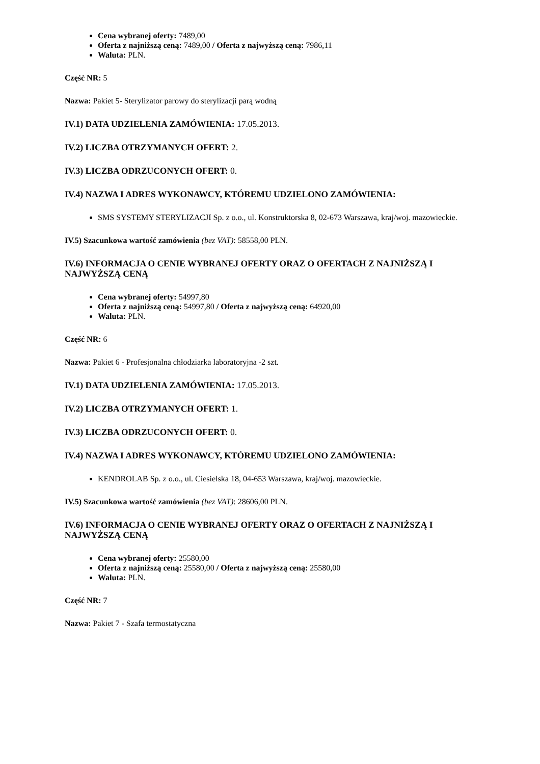Cena wybranej oferty: 7489,00
Oferta z najniższą ceną: 7489,00 / Oferta z najwyższą ceną: 7986,11
Waluta: PLN.
Część NR: 5
Nazwa: Pakiet 5- Sterylizator parowy do sterylizacji parą wodną
IV.1) DATA UDZIELENIA ZAMÓWIENIA: 17.05.2013.
IV.2) LICZBA OTRZYMANYCH OFERT: 2.
IV.3) LICZBA ODRZUCONYCH OFERT: 0.
IV.4) NAZWA I ADRES WYKONAWCY, KTÓREMU UDZIELONO ZAMÓWIENIA:
SMS SYSTEMY STERYLIZACJI Sp. z o.o., ul. Konstruktorska 8, 02-673 Warszawa, kraj/woj. mazowieckie.
IV.5) Szacunkowa wartość zamówienia (bez VAT): 58558,00 PLN.
IV.6) INFORMACJA O CENIE WYBRANEJ OFERTY ORAZ O OFERTACH Z NAJNIŻSZĄ I NAJWYŻSZĄ CENĄ
Cena wybranej oferty: 54997,80
Oferta z najniższą ceną: 54997,80 / Oferta z najwyższą ceną: 64920,00
Waluta: PLN.
Część NR: 6
Nazwa: Pakiet 6 - Profesjonalna chłodziarka laboratoryjna -2 szt.
IV.1) DATA UDZIELENIA ZAMÓWIENIA: 17.05.2013.
IV.2) LICZBA OTRZYMANYCH OFERT: 1.
IV.3) LICZBA ODRZUCONYCH OFERT: 0.
IV.4) NAZWA I ADRES WYKONAWCY, KTÓREMU UDZIELONO ZAMÓWIENIA:
KENDROLAB Sp. z o.o., ul. Ciesielska 18, 04-653 Warszawa, kraj/woj. mazowieckie.
IV.5) Szacunkowa wartość zamówienia (bez VAT): 28606,00 PLN.
IV.6) INFORMACJA O CENIE WYBRANEJ OFERTY ORAZ O OFERTACH Z NAJNIŻSZĄ I NAJWYŻSZĄ CENĄ
Cena wybranej oferty: 25580,00
Oferta z najniższą ceną: 25580,00 / Oferta z najwyższą ceną: 25580,00
Waluta: PLN.
Część NR: 7
Nazwa: Pakiet 7 - Szafa termostatyczna